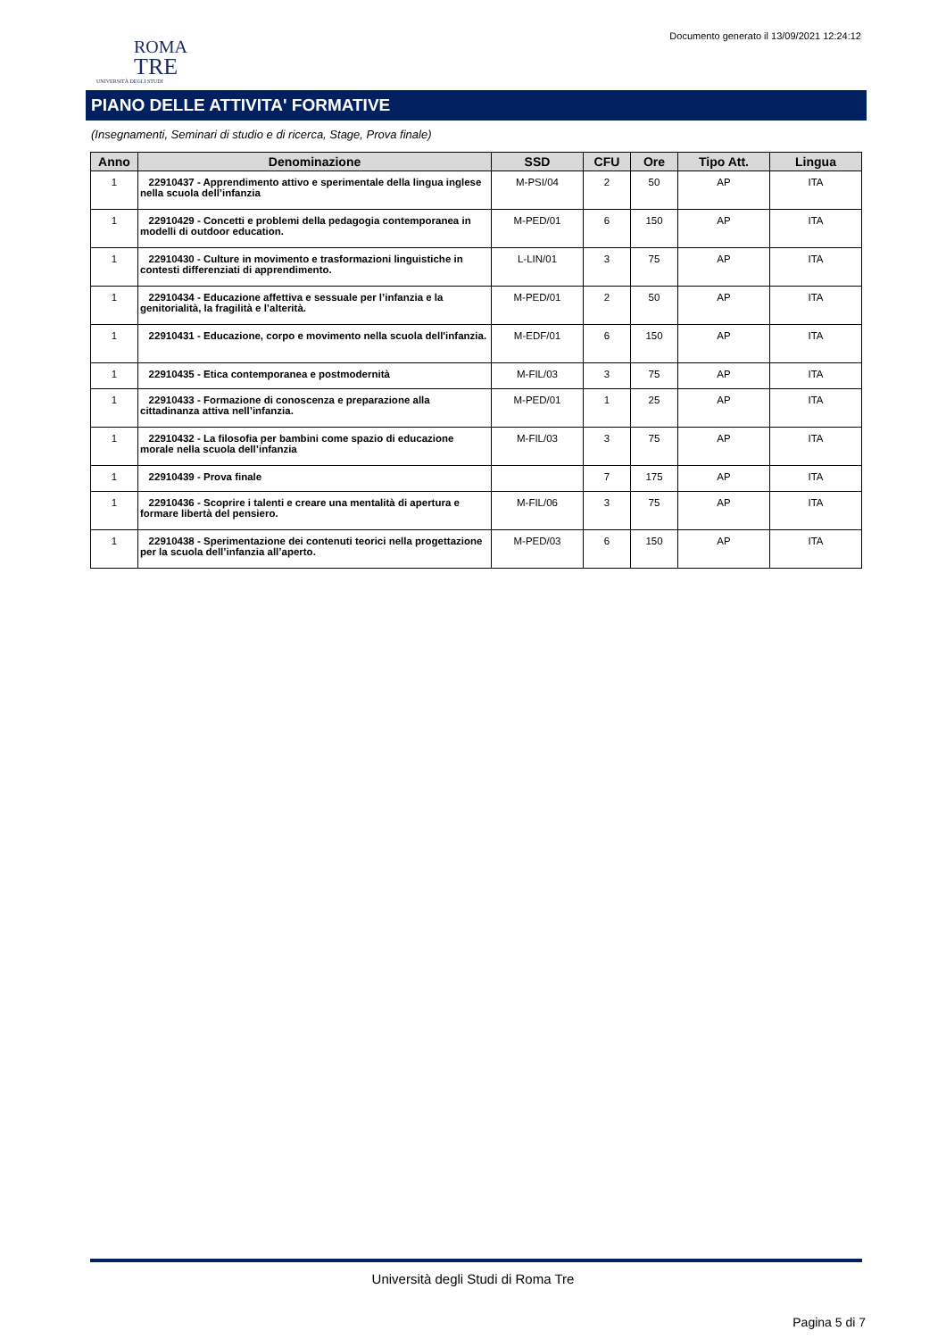Documento generato il 13/09/2021 12:24:12
ROMA
TRE
UNIVERSITÀ DEGLI STUDI
PIANO DELLE ATTIVITA' FORMATIVE
(Insegnamenti, Seminari di studio e di ricerca, Stage, Prova finale)
| Anno | Denominazione | SSD | CFU | Ore | Tipo Att. | Lingua |
| --- | --- | --- | --- | --- | --- | --- |
| 1 | 22910437 - Apprendimento attivo e sperimentale della lingua inglese nella scuola dell’infanzia | M-PSI/04 | 2 | 50 | AP | ITA |
| 1 | 22910429 - Concetti e problemi della pedagogia contemporanea in modelli di outdoor education. | M-PED/01 | 6 | 150 | AP | ITA |
| 1 | 22910430 - Culture in movimento e trasformazioni linguistiche in contesti differenziati di apprendimento. | L-LIN/01 | 3 | 75 | AP | ITA |
| 1 | 22910434 - Educazione affettiva e sessuale per l’infanzia e la genitorialità, la fragilità e l’alterità. | M-PED/01 | 2 | 50 | AP | ITA |
| 1 | 22910431 - Educazione, corpo e movimento nella scuola dell'infanzia. | M-EDF/01 | 6 | 150 | AP | ITA |
| 1 | 22910435 - Etica contemporanea e postmodernità | M-FIL/03 | 3 | 75 | AP | ITA |
| 1 | 22910433 - Formazione di conoscenza e preparazione alla cittadinanza attiva nell’infanzia. | M-PED/01 | 1 | 25 | AP | ITA |
| 1 | 22910432 - La filosofia per bambini come spazio di educazione morale nella scuola dell’infanzia | M-FIL/03 | 3 | 75 | AP | ITA |
| 1 | 22910439 - Prova finale | | 7 | 175 | AP | ITA |
| 1 | 22910436 - Scoprire i talenti e creare una mentalità di apertura e formare libertà del pensiero. | M-FIL/06 | 3 | 75 | AP | ITA |
| 1 | 22910438 - Sperimentazione dei contenuti teorici nella progettazione per la scuola dell’infanzia all’aperto. | M-PED/03 | 6 | 150 | AP | ITA |
Università degli Studi di Roma Tre
Pagina 5 di 7